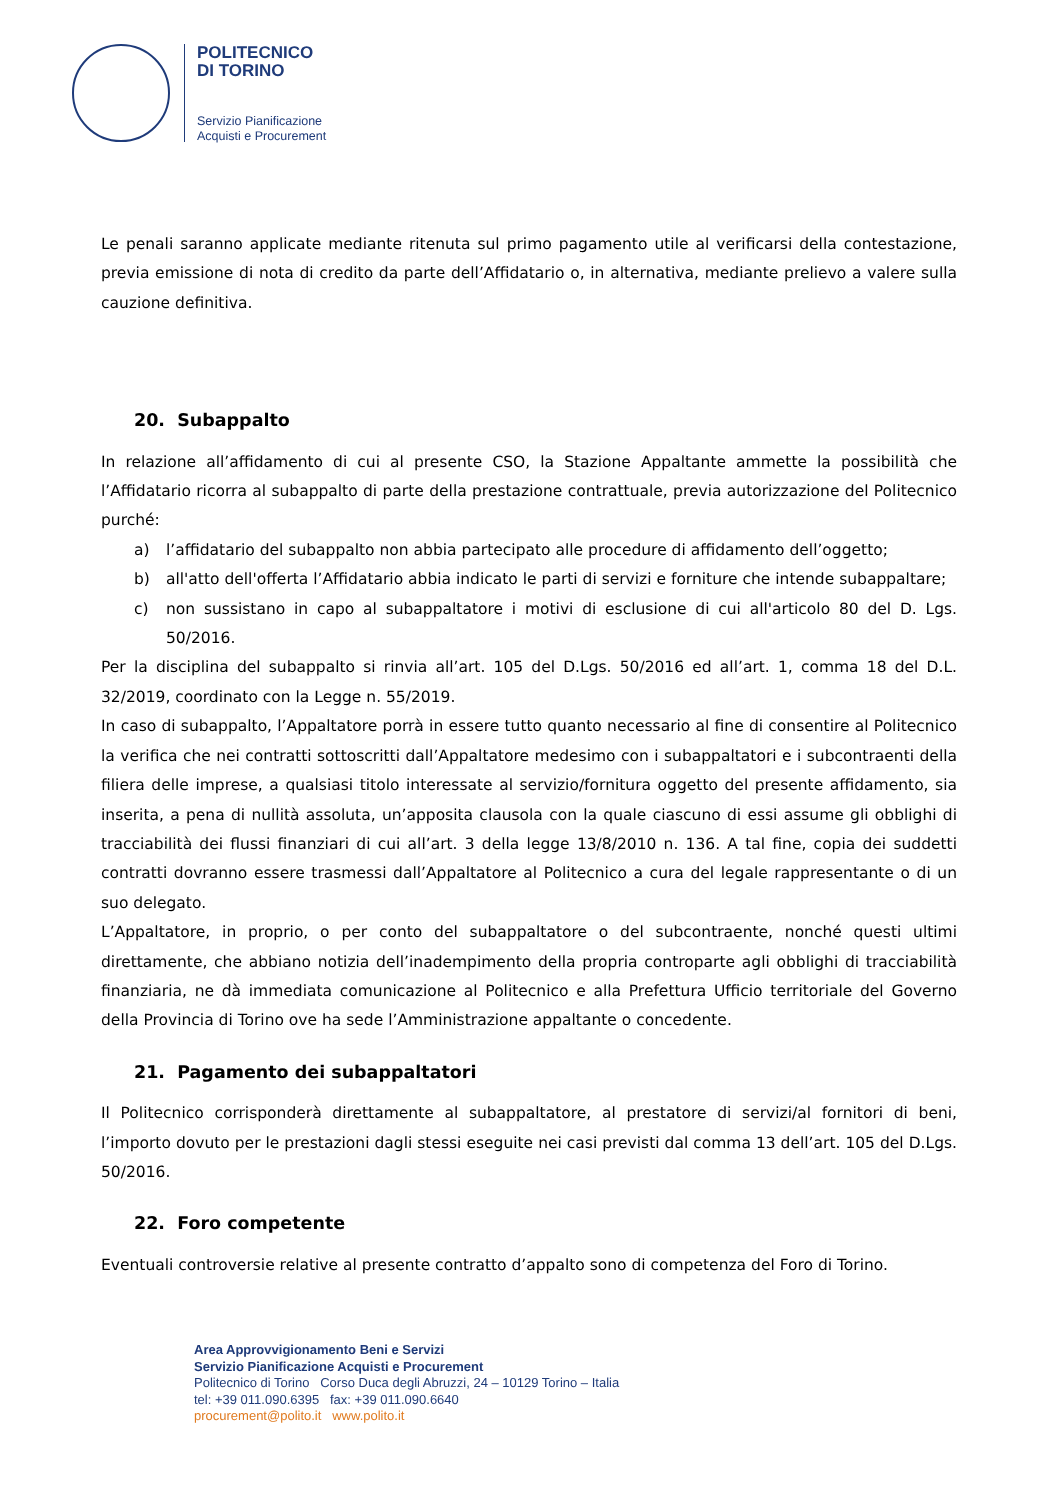POLITECNICO
DI TORINO
Servizio Pianificazione
Acquisti e Procurement
Le penali saranno applicate mediante ritenuta sul primo pagamento utile al verificarsi della contestazione, previa emissione di nota di credito da parte dell’Affidatario o, in alternativa, mediante prelievo a valere sulla cauzione definitiva.
20. Subappalto
In relazione all’affidamento di cui al presente CSO, la Stazione Appaltante ammette la possibilità che l’Affidatario ricorra al subappalto di parte della prestazione contrattuale, previa autorizzazione del Politecnico purché:
a) l’affidatario del subappalto non abbia partecipato alle procedure di affidamento dell’oggetto;
b) all'atto dell'offerta l’Affidatario abbia indicato le parti di servizi e forniture che intende subappaltare;
c) non sussistano in capo al subappaltatore i motivi di esclusione di cui all'articolo 80 del D. Lgs. 50/2016.
Per la disciplina del subappalto si rinvia all’art. 105 del D.Lgs. 50/2016 ed all’art. 1, comma 18 del D.L. 32/2019, coordinato con la Legge n. 55/2019.
In caso di subappalto, l’Appaltatore porrà in essere tutto quanto necessario al fine di consentire al Politecnico la verifica che nei contratti sottoscritti dall’Appaltatore medesimo con i subappaltatori e i subcontraenti della filiera delle imprese, a qualsiasi titolo interessate al servizio/fornitura oggetto del presente affidamento, sia inserita, a pena di nullità assoluta, un’apposita clausola con la quale ciascuno di essi assume gli obblighi di tracciabilità dei flussi finanziari di cui all’art. 3 della legge 13/8/2010 n. 136. A tal fine, copia dei suddetti contratti dovranno essere trasmessi dall’Appaltatore al Politecnico a cura del legale rappresentante o di un suo delegato.
L’Appaltatore, in proprio, o per conto del subappaltatore o del subcontraente, nonché questi ultimi direttamente, che abbiano notizia dell’inadempimento della propria controparte agli obblighi di tracciabilità finanziaria, ne dà immediata comunicazione al Politecnico e alla Prefettura Ufficio territoriale del Governo della Provincia di Torino ove ha sede l’Amministrazione appaltante o concedente.
21. Pagamento dei subappaltatori
Il Politecnico corrisponderà direttamente al subappaltatore, al prestatore di servizi/al fornitori di beni, l’importo dovuto per le prestazioni dagli stessi eseguite nei casi previsti dal comma 13 dell’art. 105 del D.Lgs. 50/2016.
22. Foro competente
Eventuali controversie relative al presente contratto d’appalto sono di competenza del Foro di Torino.
Area Approvvigionamento Beni e Servizi
Servizio Pianificazione Acquisti e Procurement
Politecnico di Torino Corso Duca degli Abruzzi, 24 – 10129 Torino – Italia
tel: +39 011.090.6395 fax: +39 011.090.6640
procurement@polito.it www.polito.it